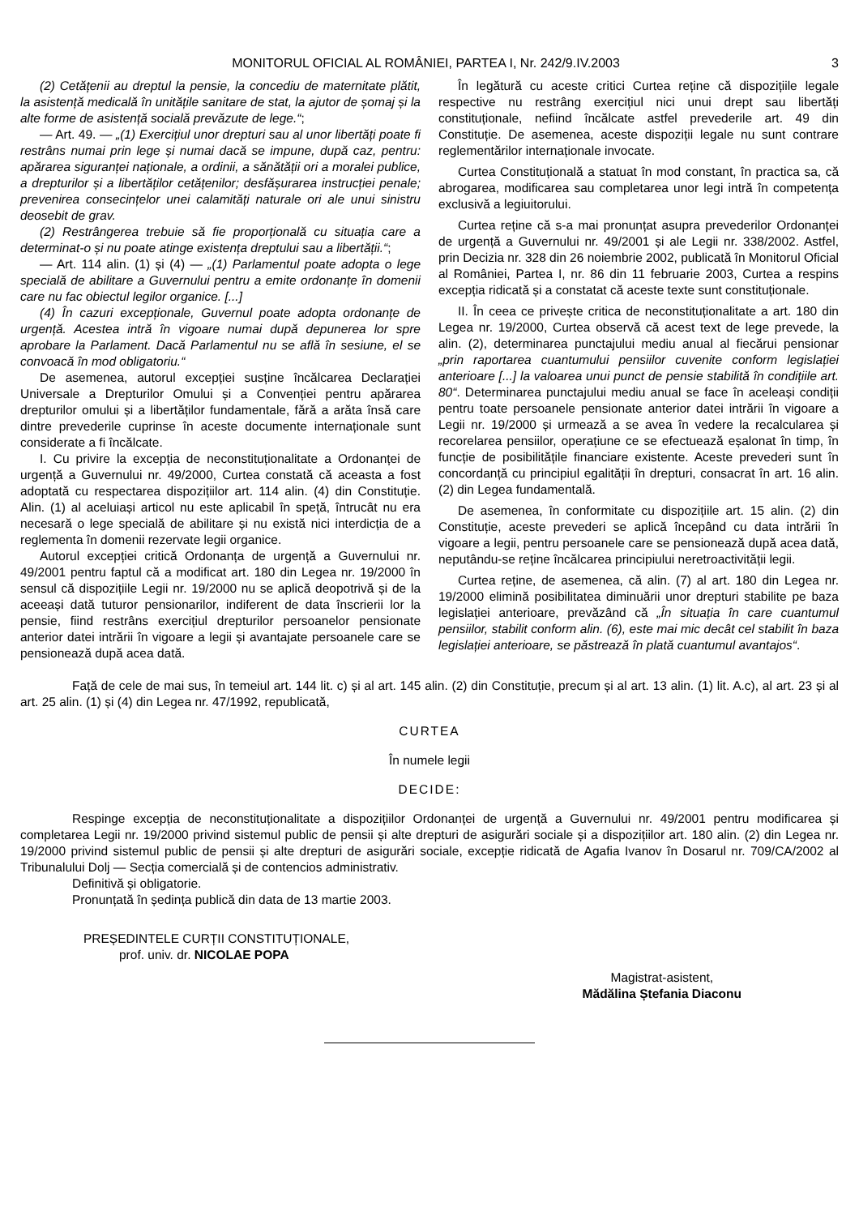MONITORUL OFICIAL AL ROMÂNIEI, PARTEA I, Nr. 242/9.IV.2003 3
(2) Cetățenii au dreptul la pensie, la concediu de maternitate plătit, la asistență medicală în unitățile sanitare de stat, la ajutor de șomaj și la alte forme de asistență socială prevăzute de lege.“;
— Art. 49. — „(1) Exercițiul unor drepturi sau al unor libertăți poate fi restrâns numai prin lege și numai dacă se impune, după caz, pentru: apărarea siguranței naționale, a ordinii, a sănătății ori a moralei publice, a drepturilor și a libertăților cetățenilor; desfășurarea instrucției penale; prevenirea consecințelor unei calamități naturale ori ale unui sinistru deosebit de grav.
(2) Restrângerea trebuie să fie proporțională cu situația care a determinat-o și nu poate atinge existența dreptului sau a libertății.“;
— Art. 114 alin. (1) și (4) — „(1) Parlamentul poate adopta o lege specială de abilitare a Guvernului pentru a emite ordonanțe în domenii care nu fac obiectul legilor organice. [...]
(4) În cazuri excepționale, Guvernul poate adopta ordonanțe de urgență. Acestea intră în vigoare numai după depunerea lor spre aprobare la Parlament. Dacă Parlamentul nu se află în sesiune, el se convoacă în mod obligatoriu.“
De asemenea, autorul excepției susține încălcarea Declarației Universale a Drepturilor Omului și a Convenției pentru apărarea drepturilor omului și a libertăților fundamentale, fără a arăta însă care dintre prevederile cuprinse în aceste documente internaționale sunt considerate a fi încălcate.
I. Cu privire la excepția de neconstituționalitate a Ordonanței de urgență a Guvernului nr. 49/2000, Curtea constată că aceasta a fost adoptată cu respectarea dispozițiilor art. 114 alin. (4) din Constituție. Alin. (1) al aceluiași articol nu este aplicabil în speță, întrucât nu era necesară o lege specială de abilitare și nu există nici interdicția de a reglementa în domenii rezervate legii organice.
Autorul excepției critică Ordonanța de urgență a Guvernului nr. 49/2001 pentru faptul că a modificat art. 180 din Legea nr. 19/2000 în sensul că dispozițiile Legii nr. 19/2000 nu se aplică deopotrivă și de la aceeași dată tuturor pensionarilor, indiferent de data înscrierii lor la pensie, fiind restrâns exercițiul drepturilor persoanelor pensionate anterior datei intrării în vigoare a legii și avantajate persoanele care se pensionează după acea dată.
În legătură cu aceste critici Curtea reține că dispozițiile legale respective nu restrâng exercițiul nici unui drept sau libertăți constituționale, nefiind încălcate astfel prevederile art. 49 din Constituție. De asemenea, aceste dispoziții legale nu sunt contrare reglementărilor internaționale invocate.
Curtea Constituțională a statuat în mod constant, în practica sa, că abrogarea, modificarea sau completarea unor legi intră în competența exclusivă a legiuitorului.
Curtea reține că s-a mai pronunțat asupra prevederilor Ordonanței de urgență a Guvernului nr. 49/2001 și ale Legii nr. 338/2002. Astfel, prin Decizia nr. 328 din 26 noiembrie 2002, publicată în Monitorul Oficial al României, Partea I, nr. 86 din 11 februarie 2003, Curtea a respins excepția ridicată și a constatat că aceste texte sunt constituționale.
II. În ceea ce privește critica de neconstituționalitate a art. 180 din Legea nr. 19/2000, Curtea observă că acest text de lege prevede, la alin. (2), determinarea punctajului mediu anual al fiecărui pensionar „prin raportarea cuantumului pensiilor cuvenite conform legislației anterioare [...] la valoarea unui punct de pensie stabilită în condițiile art. 80“. Determinarea punctajului mediu anual se face în aceleași condiții pentru toate persoanele pensionate anterior datei intrării în vigoare a Legii nr. 19/2000 și urmează a se avea în vedere la recalcularea și recorelarea pensiilor, operațiune ce se efectuează eșalonat în timp, în funcție de posibilitățile financiare existente. Aceste prevederi sunt în concordanță cu principiul egalității în drepturi, consacrat în art. 16 alin. (2) din Legea fundamentală.
De asemenea, în conformitate cu dispozițiile art. 15 alin. (2) din Constituție, aceste prevederi se aplică începând cu data intrării în vigoare a legii, pentru persoanele care se pensionează după acea dată, neputându-se reține încălcarea principiului neretroactivității legii.
Curtea reține, de asemenea, că alin. (7) al art. 180 din Legea nr. 19/2000 elimină posibilitatea diminuării unor drepturi stabilite pe baza legislației anterioare, prevăzând că „În situația în care cuantumul pensiilor, stabilit conform alin. (6), este mai mic decât cel stabilit în baza legislației anterioare, se păstrează în plată cuantumul avantajos“.
Față de cele de mai sus, în temeiul art. 144 lit. c) și al art. 145 alin. (2) din Constituție, precum și al art. 13 alin. (1) lit. A.c), al art. 23 și al art. 25 alin. (1) și (4) din Legea nr. 47/1992, republicată,
CURTEA
În numele legii
DECIDE:
Respinge excepția de neconstituționalitate a dispozițiilor Ordonanței de urgență a Guvernului nr. 49/2001 pentru modificarea și completarea Legii nr. 19/2000 privind sistemul public de pensii și alte drepturi de asigurări sociale și a dispozițiilor art. 180 alin. (2) din Legea nr. 19/2000 privind sistemul public de pensii și alte drepturi de asigurări sociale, excepție ridicată de Agafia Ivanov în Dosarul nr. 709/CA/2002 al Tribunalului Dolj — Secția comercială și de contencios administrativ.
Definitivă și obligatorie.
Pronunțată în ședința publică din data de 13 martie 2003.
PREȘEDINTELE CURȚII CONSTITUȚIONALE,
prof. univ. dr. NICOLAE POPA
Magistrat-asistent,
Mădălina Ștefania Diaconu